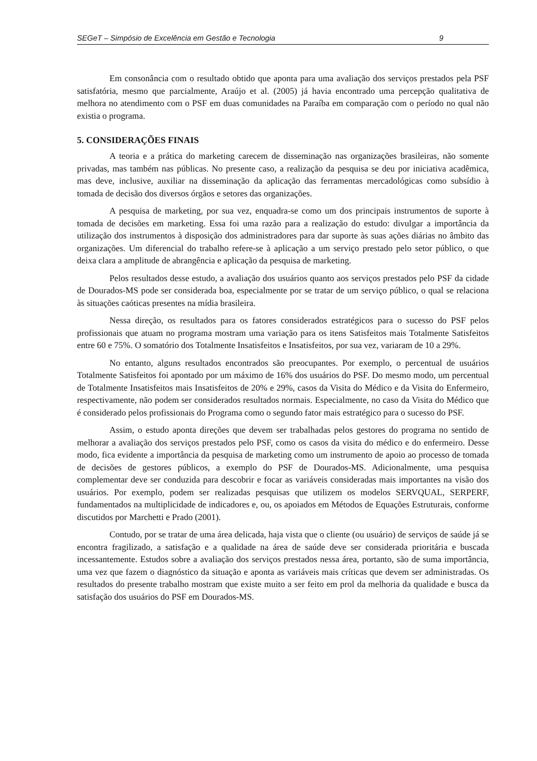SEGeT – Simpósio de Excelência em Gestão e Tecnologia 9
Em consonância com o resultado obtido que aponta para uma avaliação dos serviços prestados pela PSF satisfatória, mesmo que parcialmente, Araújo et al. (2005) já havia encontrado uma percepção qualitativa de melhora no atendimento com o PSF em duas comunidades na Paraíba em comparação com o período no qual não existia o programa.
5. CONSIDERAÇÕES FINAIS
A teoria e a prática do marketing carecem de disseminação nas organizações brasileiras, não somente privadas, mas também nas públicas. No presente caso, a realização da pesquisa se deu por iniciativa acadêmica, mas deve, inclusive, auxiliar na disseminação da aplicação das ferramentas mercadológicas como subsídio à tomada de decisão dos diversos órgãos e setores das organizações.
A pesquisa de marketing, por sua vez, enquadra-se como um dos principais instrumentos de suporte à tomada de decisões em marketing. Essa foi uma razão para a realização do estudo: divulgar a importância da utilização dos instrumentos à disposição dos administradores para dar suporte às suas ações diárias no âmbito das organizações. Um diferencial do trabalho refere-se à aplicação a um serviço prestado pelo setor público, o que deixa clara a amplitude de abrangência e aplicação da pesquisa de marketing.
Pelos resultados desse estudo, a avaliação dos usuários quanto aos serviços prestados pelo PSF da cidade de Dourados-MS pode ser considerada boa, especialmente por se tratar de um serviço público, o qual se relaciona às situações caóticas presentes na mídia brasileira.
Nessa direção, os resultados para os fatores considerados estratégicos para o sucesso do PSF pelos profissionais que atuam no programa mostram uma variação para os itens Satisfeitos mais Totalmente Satisfeitos entre 60 e 75%. O somatório dos Totalmente Insatisfeitos e Insatisfeitos, por sua vez, variaram de 10 a 29%.
No entanto, alguns resultados encontrados são preocupantes. Por exemplo, o percentual de usuários Totalmente Satisfeitos foi apontado por um máximo de 16% dos usuários do PSF. Do mesmo modo, um percentual de Totalmente Insatisfeitos mais Insatisfeitos de 20% e 29%, casos da Visita do Médico e da Visita do Enfermeiro, respectivamente, não podem ser considerados resultados normais. Especialmente, no caso da Visita do Médico que é considerado pelos profissionais do Programa como o segundo fator mais estratégico para o sucesso do PSF.
Assim, o estudo aponta direções que devem ser trabalhadas pelos gestores do programa no sentido de melhorar a avaliação dos serviços prestados pelo PSF, como os casos da visita do médico e do enfermeiro. Desse modo, fica evidente a importância da pesquisa de marketing como um instrumento de apoio ao processo de tomada de decisões de gestores públicos, a exemplo do PSF de Dourados-MS. Adicionalmente, uma pesquisa complementar deve ser conduzida para descobrir e focar as variáveis consideradas mais importantes na visão dos usuários. Por exemplo, podem ser realizadas pesquisas que utilizem os modelos SERVQUAL, SERPERF, fundamentados na multiplicidade de indicadores e, ou, os apoiados em Métodos de Equações Estruturais, conforme discutidos por Marchetti e Prado (2001).
Contudo, por se tratar de uma área delicada, haja vista que o cliente (ou usuário) de serviços de saúde já se encontra fragilizado, a satisfação e a qualidade na área de saúde deve ser considerada prioritária e buscada incessantemente. Estudos sobre a avaliação dos serviços prestados nessa área, portanto, são de suma importância, uma vez que fazem o diagnóstico da situação e aponta as variáveis mais críticas que devem ser administradas. Os resultados do presente trabalho mostram que existe muito a ser feito em prol da melhoria da qualidade e busca da satisfação dos usuários do PSF em Dourados-MS.